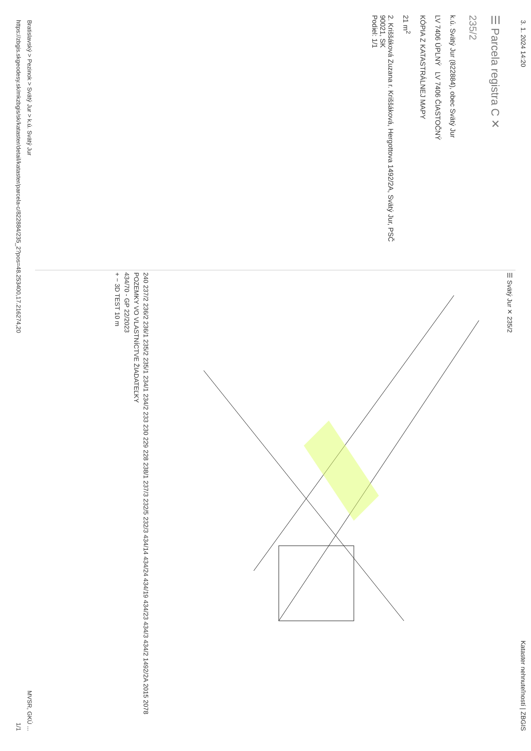3. 1. 2024 14:20 Kataster nehnuteľností | ZBGIS
☰ Parcela registra C ✕
235/2
k.ú. Svätý Jur (822884), obec Svätý Jur
LV 7406 ÚPLNÝ LV 7406 ČIASTOČNÝ
KÓPIA Z KATASTRÁLNEJ MAPY
21 m<sup>2</sup>
2. Kriššáková Zuzana r. Kriššáková, Hergottova 1492/2A, Svätý Jur, PSČ 90021, SK
Podiel: 1/1
☰ Svätý Jur ✕ 235/2
240 237/2 236/2 236/1 235/2 235/1 234/1 234/2 233 230 229 228 238/1 237/3 232/5 232/3 434/14 434/24 434/19 434/23 434/3 434/2 1492/2A 2015 2078
POZEMKY VO VLASTNÍCTVE ŽIADATEĽKY
434/70 - GP 22/2023
+ − 3D TEST 10 m
Bratislavský > Pezinok > Svätý Jur > k.ú. Svätý Jur MVSR, GKÚ ...
https://zbgis.skgeodesy.sk/mkzbgis/sk/kataster/detail/kataster/parcela-c/822884/235_2?pos=48.253400,17.216274,20 1/1